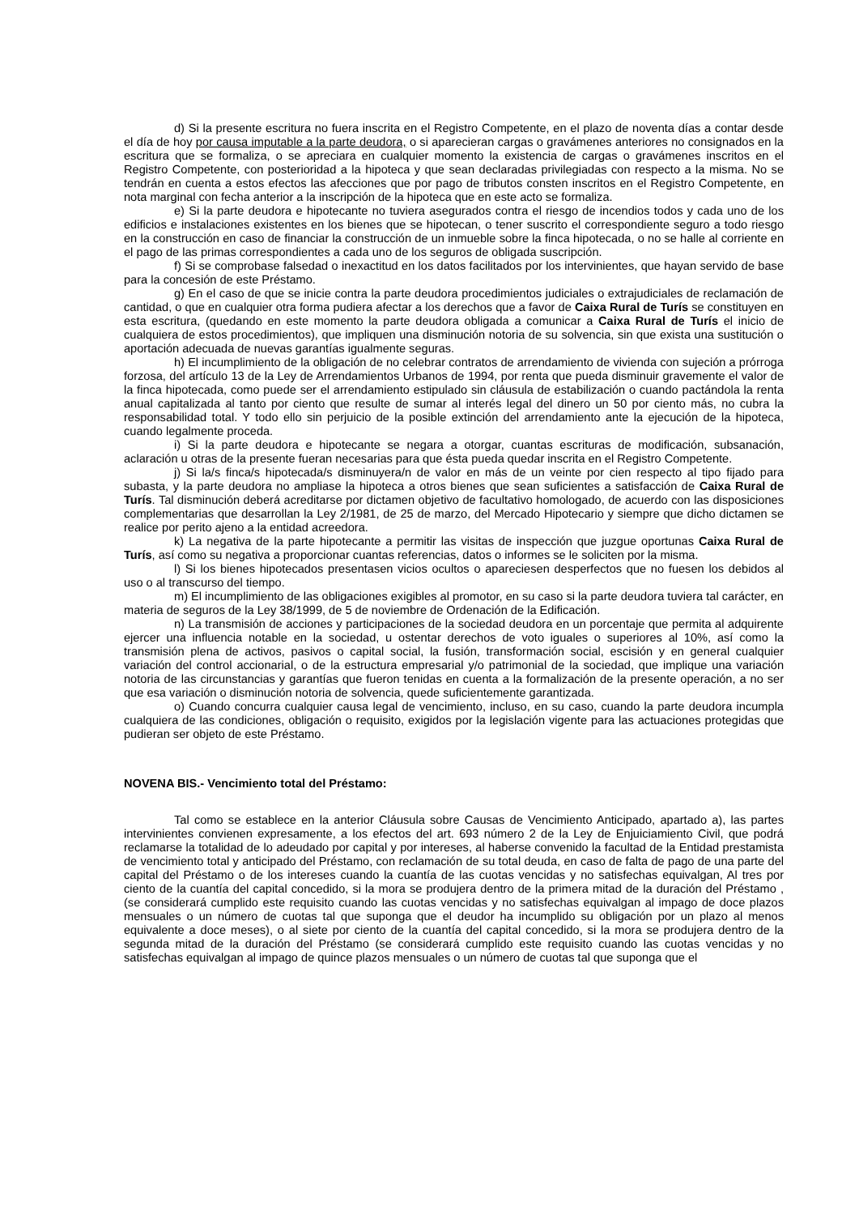d) Si la presente escritura no fuera inscrita en el Registro Competente, en el plazo de noventa días a contar desde el día de hoy por causa imputable a la parte deudora, o si aparecieran cargas o gravámenes anteriores no consignados en la escritura que se formaliza, o se apreciara en cualquier momento la existencia de cargas o gravámenes inscritos en el Registro Competente, con posterioridad a la hipoteca y que sean declaradas privilegiadas con respecto a la misma. No se tendrán en cuenta a estos efectos las afecciones que por pago de tributos consten inscritos en el Registro Competente, en nota marginal con fecha anterior a la inscripción de la hipoteca que en este acto se formaliza.
e) Si la parte deudora e hipotecante no tuviera asegurados contra el riesgo de incendios todos y cada uno de los edificios e instalaciones existentes en los bienes que se hipotecan, o tener suscrito el correspondiente seguro a todo riesgo en la construcción en caso de financiar la construcción de un inmueble sobre la finca hipotecada, o no se halle al corriente en el pago de las primas correspondientes a cada uno de los seguros de obligada suscripción.
f) Si se comprobase falsedad o inexactitud en los datos facilitados por los intervinientes, que hayan servido de base para la concesión de este Préstamo.
g) En el caso de que se inicie contra la parte deudora procedimientos judiciales o extrajudiciales de reclamación de cantidad, o que en cualquier otra forma pudiera afectar a los derechos que a favor de Caixa Rural de Turís se constituyen en esta escritura, (quedando en este momento la parte deudora obligada a comunicar a Caixa Rural de Turís el inicio de cualquiera de estos procedimientos), que impliquen una disminución notoria de su solvencia, sin que exista una sustitución o aportación adecuada de nuevas garantías igualmente seguras.
h) El incumplimiento de la obligación de no celebrar contratos de arrendamiento de vivienda con sujeción a prórroga forzosa, del artículo 13 de la Ley de Arrendamientos Urbanos de 1994, por renta que pueda disminuir gravemente el valor de la finca hipotecada, como puede ser el arrendamiento estipulado sin cláusula de estabilización o cuando pactándola la renta anual capitalizada al tanto por ciento que resulte de sumar al interés legal del dinero un 50 por ciento más, no cubra la responsabilidad total. Y todo ello sin perjuicio de la posible extinción del arrendamiento ante la ejecución de la hipoteca, cuando legalmente proceda.
i) Si la parte deudora e hipotecante se negara a otorgar, cuantas escrituras de modificación, subsanación, aclaración u otras de la presente fueran necesarias para que ésta pueda quedar inscrita en el Registro Competente.
j) Si la/s finca/s hipotecada/s disminuyera/n de valor en más de un veinte por cien respecto al tipo fijado para subasta, y la parte deudora no ampliase la hipoteca a otros bienes que sean suficientes a satisfacción de Caixa Rural de Turís. Tal disminución deberá acreditarse por dictamen objetivo de facultativo homologado, de acuerdo con las disposiciones complementarias que desarrollan la Ley 2/1981, de 25 de marzo, del Mercado Hipotecario y siempre que dicho dictamen se realice por perito ajeno a la entidad acreedora.
k) La negativa de la parte hipotecante a permitir las visitas de inspección que juzgue oportunas Caixa Rural de Turís, así como su negativa a proporcionar cuantas referencias, datos o informes se le soliciten por la misma.
l) Si los bienes hipotecados presentasen vicios ocultos o apareciesen desperfectos que no fuesen los debidos al uso o al transcurso del tiempo.
m) El incumplimiento de las obligaciones exigibles al promotor, en su caso si la parte deudora tuviera tal carácter, en materia de seguros de la Ley 38/1999, de 5 de noviembre de Ordenación de la Edificación.
n) La transmisión de acciones y participaciones de la sociedad deudora en un porcentaje que permita al adquirente ejercer una influencia notable en la sociedad, u ostentar derechos de voto iguales o superiores al 10%, así como la transmisión plena de activos, pasivos o capital social, la fusión, transformación social, escisión y en general cualquier variación del control accionarial, o de la estructura empresarial y/o patrimonial de la sociedad, que implique una variación notoria de las circunstancias y garantías que fueron tenidas en cuenta a la formalización de la presente operación, a no ser que esa variación o disminución notoria de solvencia, quede suficientemente garantizada.
o) Cuando concurra cualquier causa legal de vencimiento, incluso, en su caso, cuando la parte deudora incumpla cualquiera de las condiciones, obligación o requisito, exigidos por la legislación vigente para las actuaciones protegidas que pudieran ser objeto de este Préstamo.
NOVENA BIS.- Vencimiento total del Préstamo:
Tal como se establece en la anterior Cláusula sobre Causas de Vencimiento Anticipado, apartado a), las partes intervinientes convienen expresamente, a los efectos del art. 693 número 2 de la Ley de Enjuiciamiento Civil, que podrá reclamarse la totalidad de lo adeudado por capital y por intereses, al haberse convenido la facultad de la Entidad prestamista de vencimiento total y anticipado del Préstamo, con reclamación de su total deuda, en caso de falta de pago de una parte del capital del Préstamo o de los intereses cuando la cuantía de las cuotas vencidas y no satisfechas equivalgan, Al tres por ciento de la cuantía del capital concedido, si la mora se produjera dentro de la primera mitad de la duración del Préstamo , (se considerará cumplido este requisito cuando las cuotas vencidas y no satisfechas equivalgan al impago de doce plazos mensuales o un número de cuotas tal que suponga que el deudor ha incumplido su obligación por un plazo al menos equivalente a doce meses), o al siete por ciento de la cuantía del capital concedido, si la mora se produjera dentro de la segunda mitad de la duración del Préstamo (se considerará cumplido este requisito cuando las cuotas vencidas y no satisfechas equivalgan al impago de quince plazos mensuales o un número de cuotas tal que suponga que el